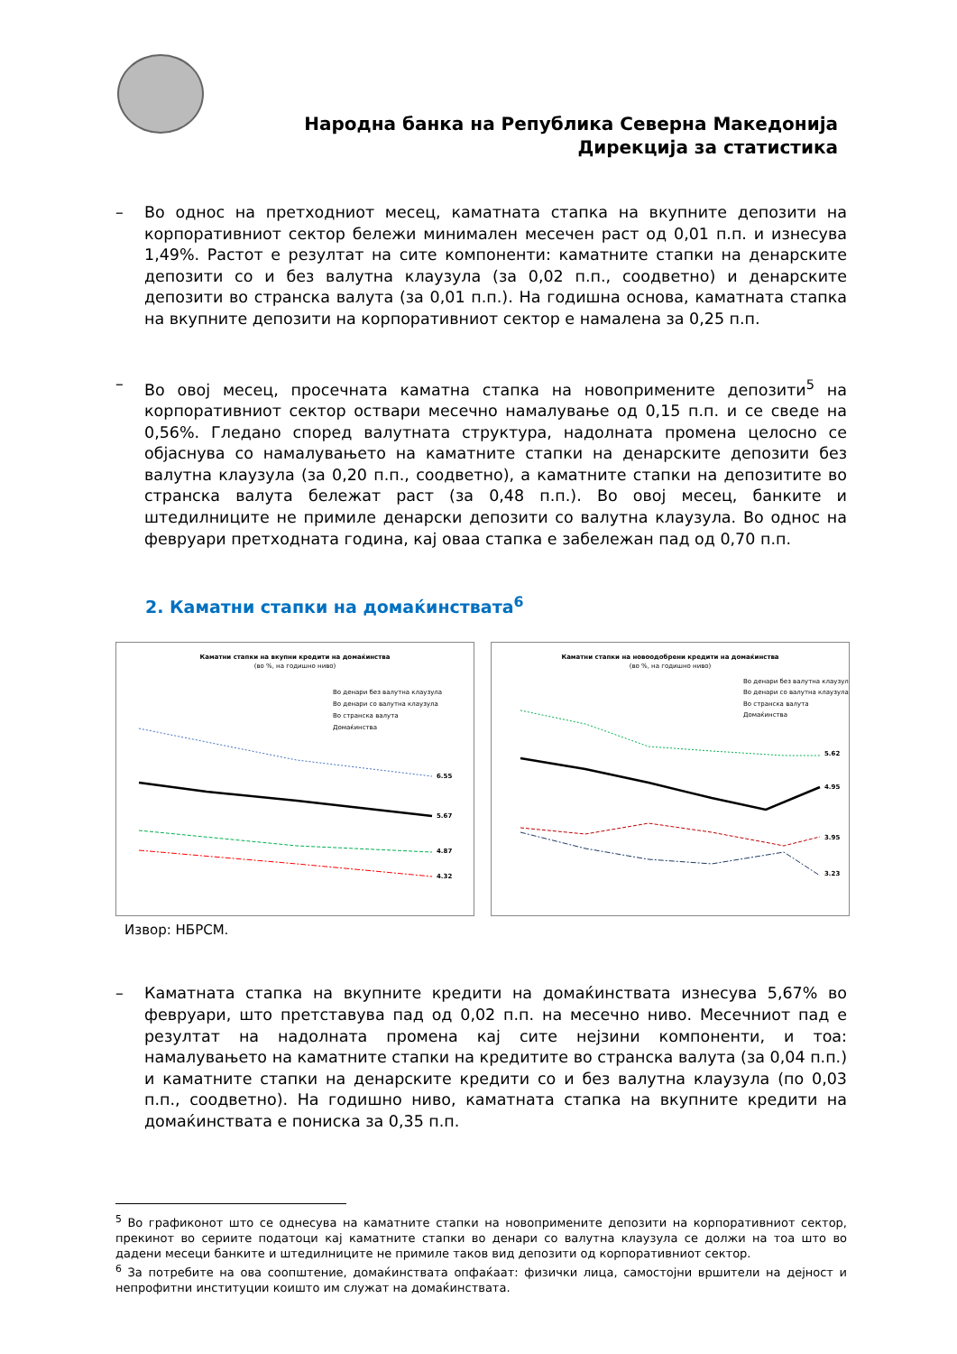Народна банка на Република Северна Македонија
Дирекција за статистика
– Во однос на претходниот месец, каматната стапка на вкупните депозити на корпоративниот сектор бележи минимален месечен раст од 0,01 п.п. и изнесува 1,49%. Растот е резултат на сите компоненти: каматните стапки на денарските депозити со и без валутна клаузула (за 0,02 п.п., соодветно) и денарските депозити во странска валута (за 0,01 п.п.). На годишна основа, каматната стапка на вкупните депозити на корпоративниот сектор е намалена за 0,25 п.п.
– Во овој месец, просечната каматна стапка на новопримените депозити<sup>5</sup> на корпоративниот сектор оствари месечно намалување од 0,15 п.п. и се сведе на 0,56%. Гледано според валутната структура, надолната промена целосно се објаснува со намалувањето на каматните стапки на денарските депозити без валутна клаузула (за 0,20 п.п., соодветно), а каматните стапки на депозитите во странска валута бележат раст (за 0,48 п.п.). Во овој месец, банките и штедилниците не примиле денарски депозити со валутна клаузула. Во однос на февруари претходната година, кај оваа стапка е забележан пад од 0,70 п.п.
2. Каматни стапки на домаќинствата<sup>6</sup>
Каматни стапки на вкупни кредити на домаќинства
(во %, на годишно ниво)
Во денари без валутна клаузула
Во денари со валутна клаузула
Во странска валута
Домаќинства
6.55
5.67
4.87
4.32
Каматни стапки на новоодобрени кредити на домаќинства
(во %, на годишно ниво)
Во денари без валутна клаузула
Во денари со валутна клаузула
Во странска валута
Домаќинства
5.62
4.95
3.95
3.23
Извор: НБРСМ.
– Каматната стапка на вкупните кредити на домаќинствата изнесува 5,67% во февруари, што претставува пад од 0,02 п.п. на месечно ниво. Месечниот пад е резултат на надолната промена кај сите нејзини компоненти, и тоа: намалувањето на каматните стапки на кредитите во странска валута (за 0,04 п.п.) и каматните стапки на денарските кредити со и без валутна клаузула (по 0,03 п.п., соодветно). На годишно ниво, каматната стапка на вкупните кредити на домаќинствата е пониска за 0,35 п.п.
<sup>5</sup> Во графиконот што се однесува на каматните стапки на новопримените депозити на корпоративниот сектор, прекинот во сериите податоци кај каматните стапки во денари со валутна клаузула се должи на тоа што во дадени месеци банките и штедилниците не примиле таков вид депозити од корпоративниот сектор.
<sup>6</sup> За потребите на ова соопштение, домаќинствата опфаќаат: физички лица, самостојни вршители на дејност и непрофитни институции коишто им служат на домаќинствата.